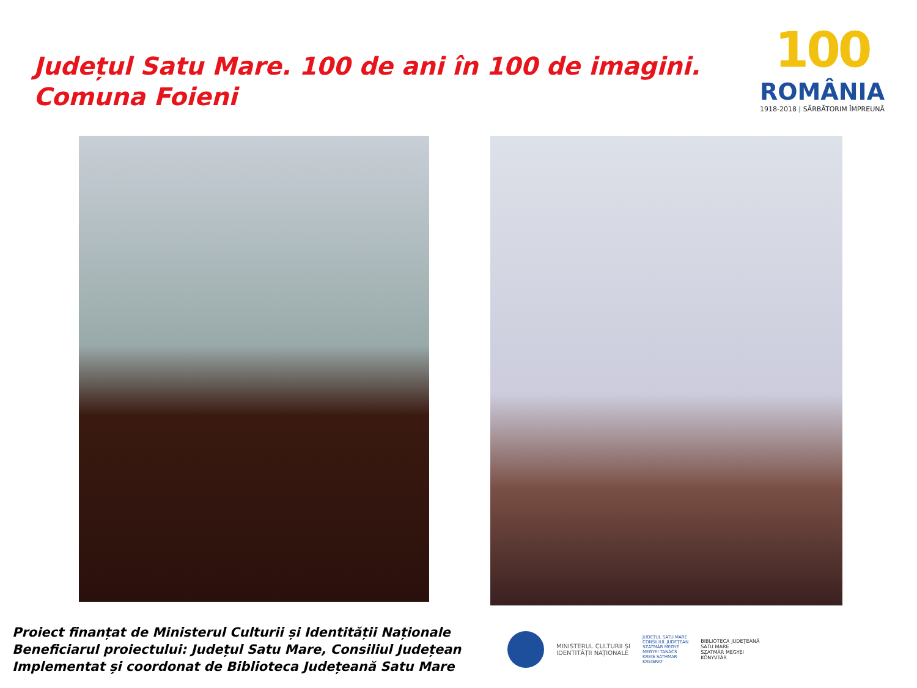Județul Satu Mare. 100 de ani în 100 de imagini.
Comuna Foieni
100
ROMÂNIA
1918-2018 | SĂRBĂTORIM ÎMPREUNĂ
Proiect finanțat de Ministerul Culturii și Identității Naționale
Beneficiarul proiectului: Județul Satu Mare, Consiliul Județean
Implementat și coordonat de Biblioteca Județeană Satu Mare
MINISTERUL CULTURII ȘI
IDENTITĂȚII NAȚIONALE
JUDEȚUL SATU MARE
CONSILIUL JUDEȚEAN
SZATMÁR MEGYE
MEGYEI TANÁCS
KREIS SATHMAR
KREISRAT
BIBLIOTECA JUDEȚEANĂ
SATU MARE
SZATMÁR MEGYEI
KÖNYVTÁR